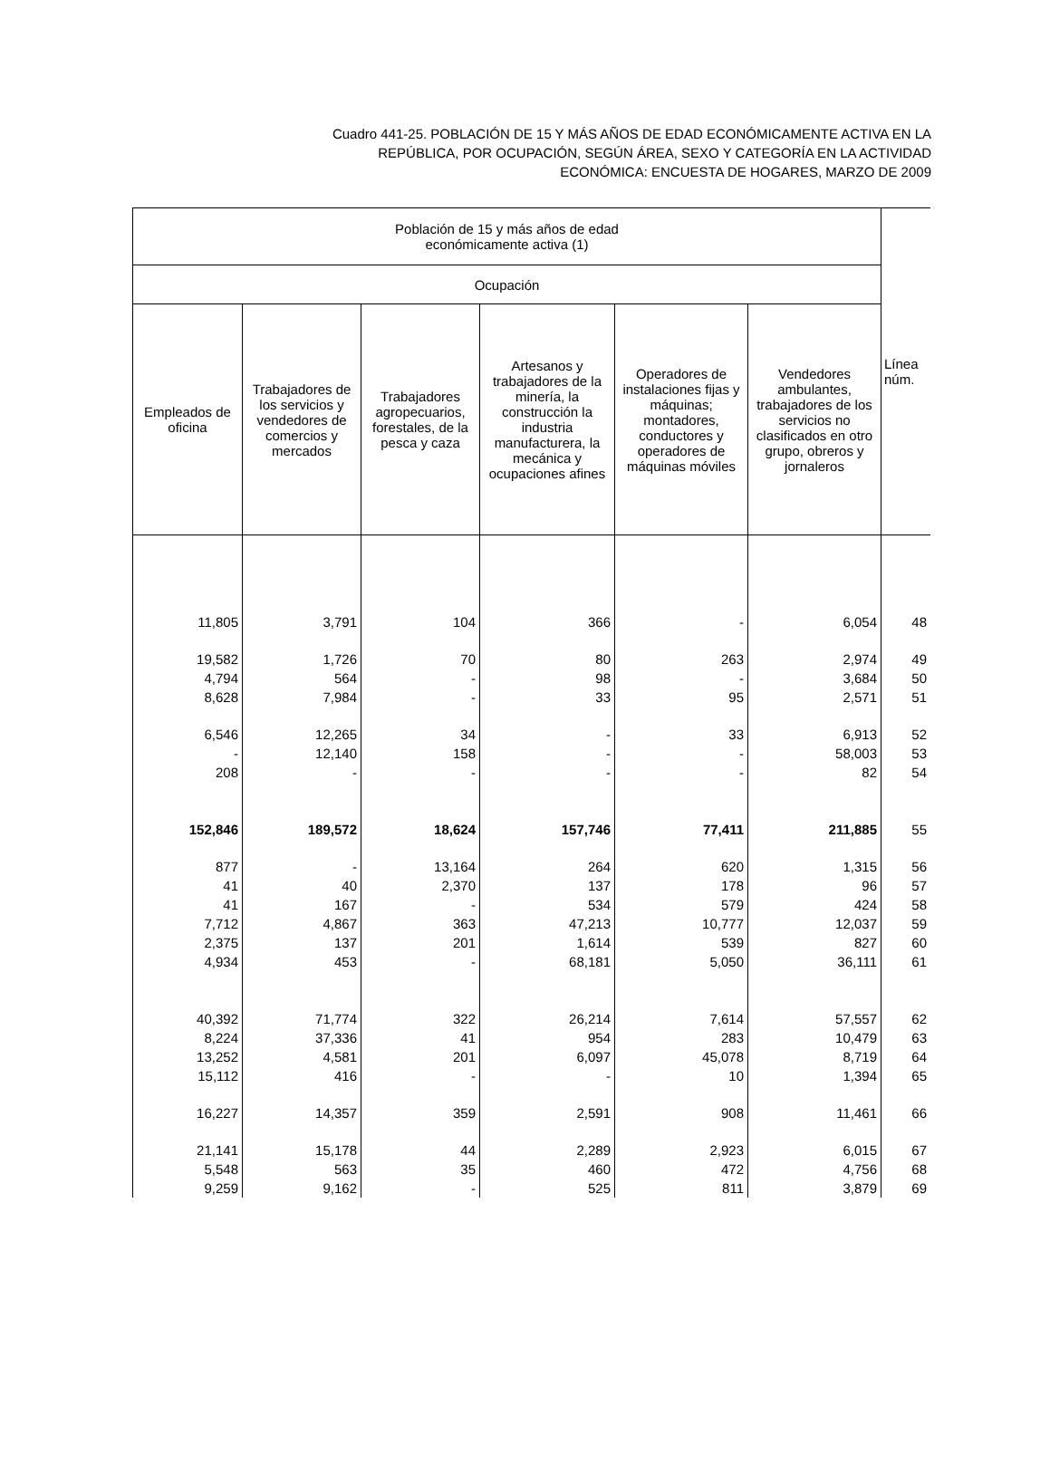Cuadro 441-25. POBLACIÓN DE 15 Y MÁS AÑOS DE EDAD ECONÓMICAMENTE ACTIVA EN LA
REPÚBLICA, POR OCUPACIÓN, SEGÚN ÁREA, SEXO Y CATEGORÍA EN LA ACTIVIDAD
ECONÓMICA: ENCUESTA DE HOGARES, MARZO DE 2009
| Población de 15 y más años de edad económicamente activa (1) | | | | | | Línea núm. |
| --- | --- | --- | --- | --- | --- | --- |
| Ocupación | | | | | | |
| Empleados de oficina | Trabajadores de los servicios y vendedores de comercios y mercados | Trabajadores agropecuarios, forestales, de la pesca y caza | Artesanos y trabajadores de la minería, la construcción la industria manufacturera, la mecánica y ocupaciones afines | Operadores de instalaciones fijas y máquinas; montadores, conductores y operadores de máquinas móviles | Vendedores ambulantes, trabajadores de los servicios no clasificados en otro grupo, obreros y jornaleros | |
| 11,805 | 3,791 | 104 | 366 | - | 6,054 | 48 |
| 19,582 | 1,726 | 70 | 80 | 263 | 2,974 | 49 |
| 4,794 | 564 | - | 98 | - | 3,684 | 50 |
| 8,628 | 7,984 | - | 33 | 95 | 2,571 | 51 |
| 6,546 | 12,265 | 34 | - | 33 | 6,913 | 52 |
| - | 12,140 | 158 | - | - | 58,003 | 53 |
| 208 | - | - | - | - | 82 | 54 |
| 152,846 | 189,572 | 18,624 | 157,746 | 77,411 | 211,885 | 55 |
| 877 | - | 13,164 | 264 | 620 | 1,315 | 56 |
| 41 | 40 | 2,370 | 137 | 178 | 96 | 57 |
| 41 | 167 | - | 534 | 579 | 424 | 58 |
| 7,712 | 4,867 | 363 | 47,213 | 10,777 | 12,037 | 59 |
| 2,375 | 137 | 201 | 1,614 | 539 | 827 | 60 |
| 4,934 | 453 | - | 68,181 | 5,050 | 36,111 | 61 |
| 40,392 | 71,774 | 322 | 26,214 | 7,614 | 57,557 | 62 |
| 8,224 | 37,336 | 41 | 954 | 283 | 10,479 | 63 |
| 13,252 | 4,581 | 201 | 6,097 | 45,078 | 8,719 | 64 |
| 15,112 | 416 | - | - | 10 | 1,394 | 65 |
| 16,227 | 14,357 | 359 | 2,591 | 908 | 11,461 | 66 |
| 21,141 | 15,178 | 44 | 2,289 | 2,923 | 6,015 | 67 |
| 5,548 | 563 | 35 | 460 | 472 | 4,756 | 68 |
| 9,259 | 9,162 | - | 525 | 811 | 3,879 | 69 |